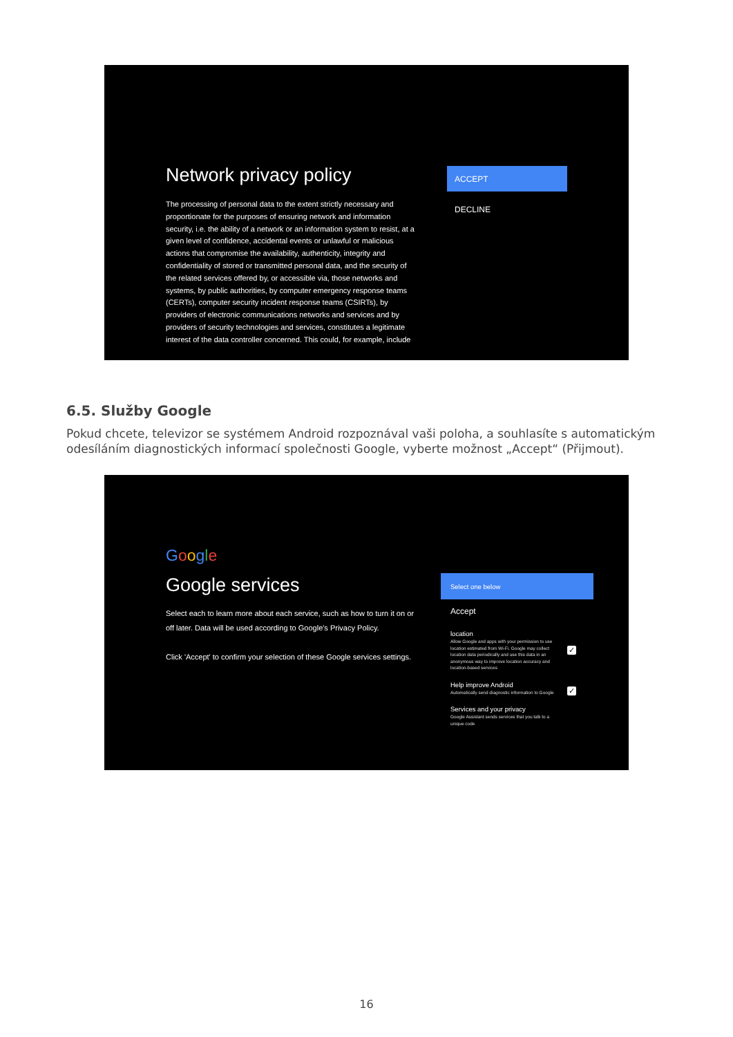Network privacy policy
The processing of personal data to the extent strictly necessary and proportionate for the purposes of ensuring network and information security, i.e. the ability of a network or an information system to resist, at a given level of confidence, accidental events or unlawful or malicious actions that compromise the availability, authenticity, integrity and confidentiality of stored or transmitted personal data, and the security of the related services offered by, or accessible via, those networks and systems, by public authorities, by computer emergency response teams (CERTs), computer security incident response teams (CSIRTs), by providers of electronic communications networks and services and by providers of security technologies and services, constitutes a legitimate interest of the data controller concerned. This could, for example, include
ACCEPT
DECLINE
6.5. Služby Google
Pokud chcete, televizor se systémem Android rozpoznával vaši poloha, a souhlasíte s automatickým odesíláním diagnostických informací společnosti Google, vyberte možnost „Accept“ (Přijmout).
Google
Google services
Select each to learn more about each service, such as how to turn it on or off later. Data will be used according to Google's Privacy Policy.
Click 'Accept' to confirm your selection of these Google services settings.
Select one below
Accept
location
Allow Google and apps with your permission to use location estimated from Wi-Fi. Google may collect location data periodically and use this data in an anonymous way to improve location accuracy and location-based services
✓
Help improve Android
Automatically send diagnostic information to Google
✓
Services and your privacy
Google Assistant sends services that you talk to a unique code
16